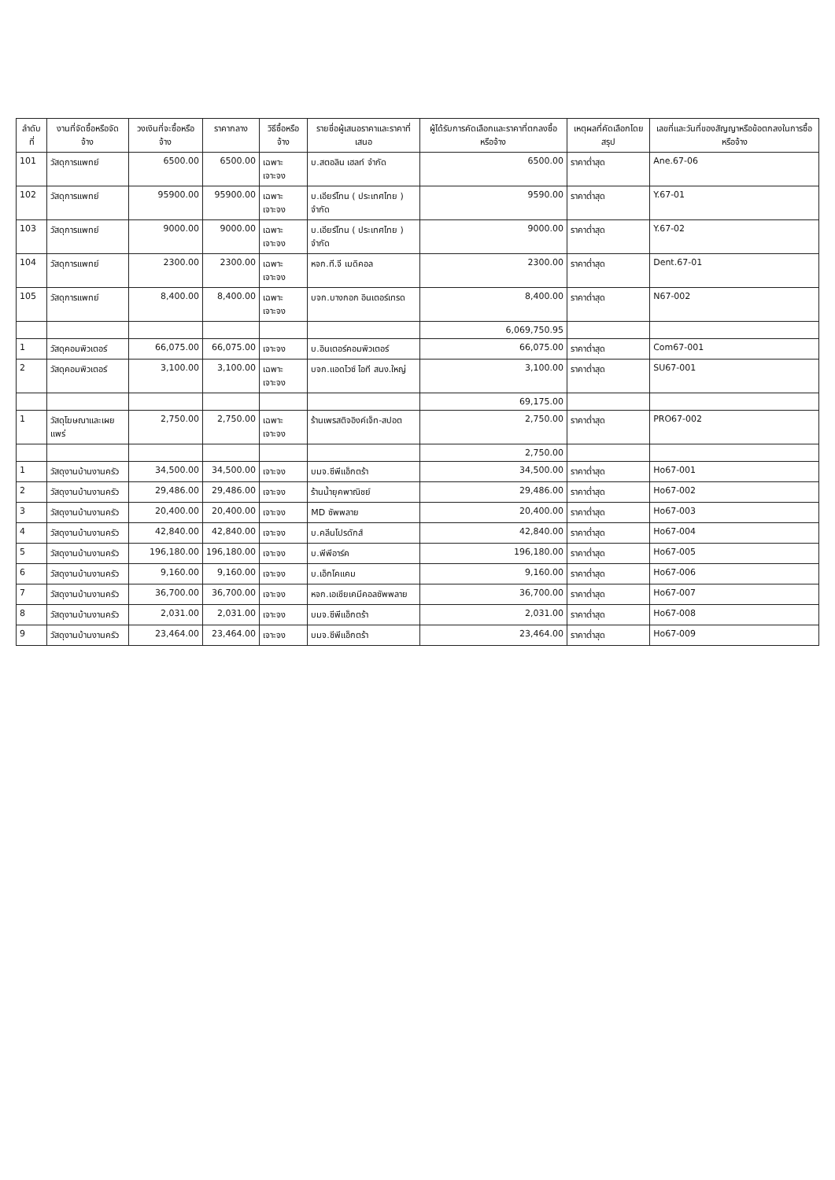| ลำดับที่ | งานที่จัดซื้อหรือจัดจ้าง | วงเงินที่จะซื้อหรือจ้าง | ราคากลาง | วิธีซื้อหรือจ้าง | รายชื่อผู้เสนอราคาและราคาที่เสนอ | ผู้ได้รับการคัดเลือกและราคาที่ตกลงซื้อหรือจ้าง | เหตุผลที่คัดเลือกโดยสรุป | เลขที่และวันที่ของสัญญาหรือข้อตกลงในการซื้อหรือจ้าง |
| --- | --- | --- | --- | --- | --- | --- | --- | --- |
| 101 | วัสดุการแพทย์ | 6500.00 | 6500.00 | เฉพาะเจาะจง | บ.สตอลิน เฮลท์ จำกัด | 6500.00 | ราคาต่ำสุด | Ane.67-06 |
| 102 | วัสดุการแพทย์ | 95900.00 | 95900.00 | เฉพาะเจาะจง | บ.เอียร์โทน ( ประเทศไทย ) จำกัด | 9590.00 | ราคาต่ำสุด | Y.67-01 |
| 103 | วัสดุการแพทย์ | 9000.00 | 9000.00 | เฉพาะเจาะจง | บ.เอียร์โทน ( ประเทศไทย ) จำกัด | 9000.00 | ราคาต่ำสุด | Y.67-02 |
| 104 | วัสดุการแพทย์ | 2300.00 | 2300.00 | เฉพาะเจาะจง | หจก.ที.จี เมดิคอล | 2300.00 | ราคาต่ำสุด | Dent.67-01 |
| 105 | วัสดุการแพทย์ | 8,400.00 | 8,400.00 | เฉพาะเจาะจง | บจก.บางกอก อินเตอร์เทรด | 8,400.00 | ราคาต่ำสุด | N67-002 |
| | | | | | | 6,069,750.95 | | |
| 1 | วัสดุคอมพิวเตอร์ | 66,075.00 | 66,075.00 | เจาะจง | บ.อินเตอร์คอมพิวเตอร์ | 66,075.00 | ราคาต่ำสุด | Com67-001 |
| 2 | วัสดุคอมพิวเตอร์ | 3,100.00 | 3,100.00 | เฉพาะเจาะจง | บจก.แอดไวซ์ ไอที สนง.ใหญ่ | 3,100.00 | ราคาต่ำสุด | SU67-001 |
| | | | | | | 69,175.00 | | |
| 1 | วัสดุโฆษณาและเผยแพร่ | 2,750.00 | 2,750.00 | เฉพาะเจาะจง | ร้านเพรสติจอิงค์เจ็ท-สปอต | 2,750.00 | ราคาต่ำสุด | PRO67-002 |
| | | | | | | 2,750.00 | | |
| 1 | วัสดุงานบ้านงานครัว | 34,500.00 | 34,500.00 | เจาะจง | บมจ.ซีพีแอ็กตร้า | 34,500.00 | ราคาต่ำสุด | Ho67-001 |
| 2 | วัสดุงานบ้านงานครัว | 29,486.00 | 29,486.00 | เจาะจง | ร้านน้ำยุคพาณิชย์ | 29,486.00 | ราคาต่ำสุด | Ho67-002 |
| 3 | วัสดุงานบ้านงานครัว | 20,400.00 | 20,400.00 | เจาะจง | MD ซัพพลาย | 20,400.00 | ราคาต่ำสุด | Ho67-003 |
| 4 | วัสดุงานบ้านงานครัว | 42,840.00 | 42,840.00 | เจาะจง | บ.คลีนโปรดักส์ | 42,840.00 | ราคาต่ำสุด | Ho67-004 |
| 5 | วัสดุงานบ้านงานครัว | 196,180.00 | 196,180.00 | เจาะจง | บ.พีพีอาร์ค | 196,180.00 | ราคาต่ำสุด | Ho67-005 |
| 6 | วัสดุงานบ้านงานครัว | 9,160.00 | 9,160.00 | เจาะจง | บ.เอ็กโคแคม | 9,160.00 | ราคาต่ำสุด | Ho67-006 |
| 7 | วัสดุงานบ้านงานครัว | 36,700.00 | 36,700.00 | เจาะจง | หจก.เอเชียเคมีคอลซัพพลาย | 36,700.00 | ราคาต่ำสุด | Ho67-007 |
| 8 | วัสดุงานบ้านงานครัว | 2,031.00 | 2,031.00 | เจาะจง | บมจ.ซีพีแอ็กตร้า | 2,031.00 | ราคาต่ำสุด | Ho67-008 |
| 9 | วัสดุงานบ้านงานครัว | 23,464.00 | 23,464.00 | เจาะจง | บมจ.ซีพีแอ็กตร้า | 23,464.00 | ราคาต่ำสุด | Ho67-009 |